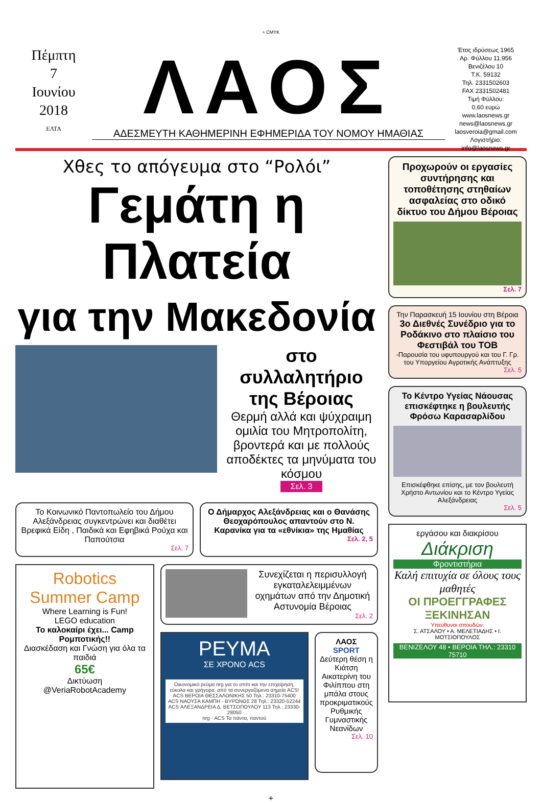+ CMYK
Πέμπτη
7
Ιουνίου
2018
ΕΛΤΑ
ΛΑΟΣ
ΑΔΕΣΜΕΥΤΗ ΚΑΘΗΜΕΡΙΝΗ ΕΦΗΜΕΡΙΔΑ ΤΟΥ ΝΟΜΟΥ ΗΜΑΘΙΑΣ
Έτος ιδρύσεως 1965
Αρ. Φύλλου 11.956
Βενιζέλου 10
Τ.Κ. 59132
Τηλ. 2331502603
FAX 2331502481
Τιμή Φύλλου:
0,60 ευρώ
www.laosnews.gr
news@laosnews.gr
laosveroia@gmail.com
Λογιστήριο: info@laosnews.gr
Χθες το απόγευμα στο “Ρολόι”
Γεμάτη η Πλατεία
για την Μακεδονία
στο συλλαλητήριο της Βέροιας
Θερμή αλλά και ψύχραιμη ομιλία του Μητροπολίτη, βροντερά και με πολλούς αποδέκτες τα μηνύματα του κόσμου
Σελ. 3
Το Κοινωνικό Παντοπωλείο του Δήμου Αλεξάνδρειας συγκεντρώνει και διαθέτει Βρεφικά Είδη , Παιδικά και Εφηβικά Ρούχα και Παπούτσια
Σελ. 7
Ο Δήμαρχος Αλεξάνδρειας και ο Θανάσης Θεοχαρόπουλος απαντούν στο Ν. Καρανίκα για τα «εθνίκια» της Ημαθίας
Σελ. 2, 5
Robotics Summer Camp
Where Learning is Fun!
LEGO education
Το καλοκαίρι έχει... Camp Ρομποτικής!!
Διασκέδαση και Γνώση για όλα τα παιδιά
65€
Δικτύωση
@VeriaRobotAcademy
Συνεχίζεται η περισυλλογή εγκαταλελειμμένων οχημάτων από την Δημοτική Αστυνομία Βέροιας
Σελ. 2
ΡΕΥΜΑ
ΣΕ ΧΡΟΝΟ ACS
Οικονομικό ρεύμα nrg για το σπίτι και την επιχείρηση, εύκολα και γρήγορα, από τα συνεργαζόμενα σημεία ACS!
ACS ΒΕΡΟΙΑ ΘΕΣΣΑΛΟΝΙΚΗΣ 50 Τηλ.: 23310-75400
ACS ΝΑΟΥΣΑ ΚΑΜΠΗ - ΒΥΡΩΝΟΣ 28 Τηλ.: 23320-52244
ACS ΑΛΕΞΑΝΔΡΕΙΑ Δ. ΒΕΤΣΟΠΟΥΛΟΥ 113 Τηλ.: 23330-28050
nrg · ACS Τα πάντα, παντού
ΛΑΟΣ
SPORT
Δεύτερη θέση η Κιάτση Αικατερίνη του Φιλίππου στη μπάλα στους προκριματικούς Ρυθμικής Γυμναστικής Νεανίδων
Σελ. 10
Προχωρούν οι εργασίες συντήρησης και τοποθέτησης στηθαίων ασφαλείας στο οδικό δίκτυο του Δήμου Βέροιας
Σελ. 7
Την Παρασκευή 15 Ιουνίου στη Βέροια
3ο Διεθνές Συνέδριο για το Ροδάκινο στο πλαίσιο του Φεστιβάλ του ΤΟΒ
-Παρουσία του υφυπουργού και του Γ. Γρ. του Υποργείου Αγροτικής Ανάπτυξης
Σελ. 5
Το Κέντρο Υγείας Νάουσας επισκέφτηκε η βουλευτής Φρόσω Καρασαρλίδου
Επισκέφθηκε επίσης, με τον βουλευτή Χρήστο Αντωνίου και το Κέντρο Υγείας Αλεξάνδρειας
Σελ. 5
εργάσου και διακρίσου
Διάκριση
Φροντιστήρια
Καλή επιτυχία σε όλους τους μαθητές
ΟΙ ΠΡΟΕΓΓΡΑΦΕΣ ΞΕΚΙΝΗΣΑΝ
Υπεύθυνοι σπουδών:
Σ. ΑΤΣΑΛΟΥ • Α. ΜΕΛΕΤΙΑΔΗΣ • Ι. ΜΟΤΣΙΟΠΟΥΛΟΣ
ΒΕΝΙΖΕΛΟΥ 48 • ΒΕΡΟΙΑ ΤΗΛ.: 23310 75710
+